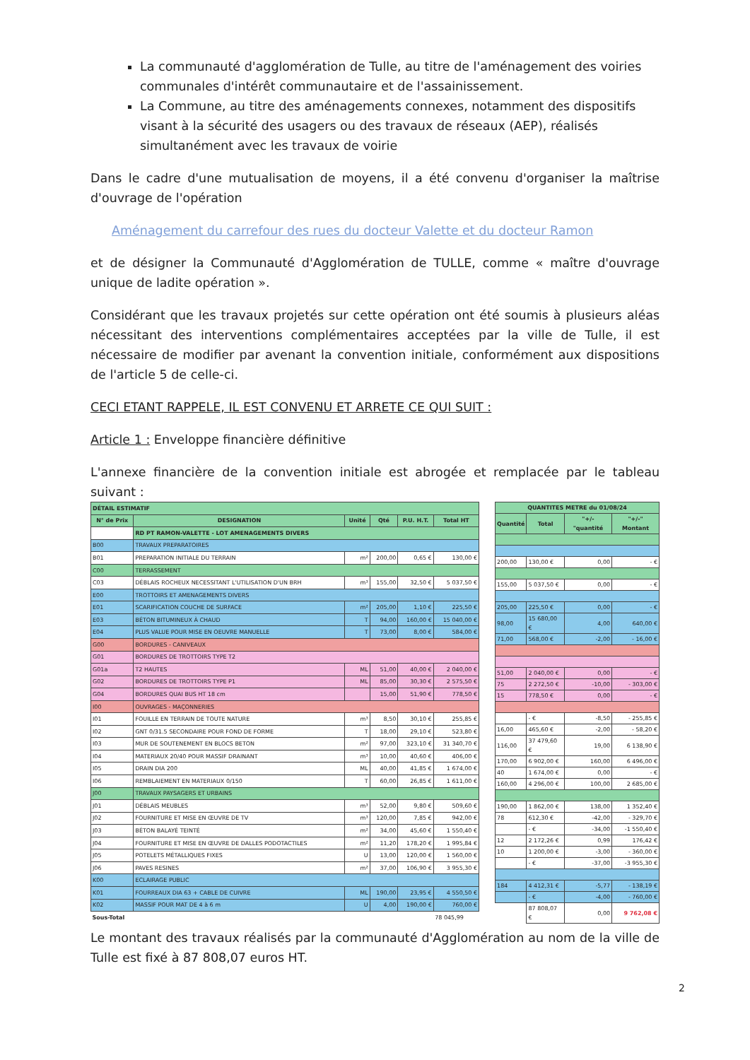La communauté d'agglomération de Tulle, au titre de l'aménagement des voiries communales d'intérêt communautaire et de l'assainissement.
La Commune, au titre des aménagements connexes, notamment des dispositifs visant à la sécurité des usagers ou des travaux de réseaux (AEP), réalisés simultanément avec les travaux de voirie
Dans le cadre d'une mutualisation de moyens, il a été convenu d'organiser la maîtrise d'ouvrage de l'opération
Aménagement du carrefour des rues du docteur Valette et du docteur Ramon
et de désigner la Communauté d'Agglomération de TULLE, comme « maître d'ouvrage unique de ladite opération ».
Considérant que les travaux projetés sur cette opération ont été soumis à plusieurs aléas nécessitant des interventions complémentaires acceptées par la ville de Tulle, il est nécessaire de modifier par avenant la convention initiale, conformément aux dispositions de l'article 5 de celle-ci.
CECI ETANT RAPPELE, IL EST CONVENU ET ARRETE CE QUI SUIT :
Article 1 : Enveloppe financière définitive
L'annexe financière de la convention initiale est abrogée et remplacée par le tableau suivant :
| DÉTAIL ESTIMATIF | | | | | |
| --- | --- | --- | --- | --- | --- |
| N° de Prix | DESIGNATION | Unité | Qté | P.U. H.T. | Total HT |
| | RD PT RAMON-VALETTE - LOT AMENAGEMENTS DIVERS | | | | |
| B00 | TRAVAUX PREPARATOIRES | | | | |
| B01 | PREPARATION INITIALE DU TERRAIN | m² | 200,00 | 0,65 € | 130,00 € |
| C00 | TERRASSEMENT | | | | |
| C03 | DÉBLAIS ROCHEUX NECESSITANT L'UTILISATION D'UN BRH | m³ | 155,00 | 32,50 € | 5 037,50 € |
| E00 | TROTTOIRS ET AMENAGEMENTS DIVERS | | | | |
| E01 | SCARIFICATION COUCHE DE SURFACE | m² | 205,00 | 1,10 € | 225,50 € |
| E03 | BÉTON BITUMINEUX À CHAUD | T | 94,00 | 160,00 € | 15 040,00 € |
| E04 | PLUS VALUE POUR MISE EN OEUVRE MANUELLE | T | 73,00 | 8,00 € | 584,00 € |
| G00 | BORDURES - CANIVEAUX | | | | |
| G01 | BORDURES DE TROTTOIRS TYPE T2 | | | | |
| G01a | T2 HAUTES | ML | 51,00 | 40,00 € | 2 040,00 € |
| G02 | BORDURES DE TROTTOIRS TYPE P1 | ML | 85,00 | 30,30 € | 2 575,50 € |
| G04 | BORDURES QUAI BUS HT 18 cm | | 15,00 | 51,90 € | 778,50 € |
| I00 | OUVRAGES - MAÇONNERIES | | | | |
| I01 | FOUILLE EN TERRAIN DE TOUTE NATURE | m³ | 8,50 | 30,10 € | 255,85 € |
| I02 | GNT 0/31.5 SECONDAIRE POUR FOND DE FORME | T | 18,00 | 29,10 € | 523,80 € |
| I03 | MUR DE SOUTENEMENT EN BLOCS BETON | m² | 97,00 | 323,10 € | 31 340,70 € |
| I04 | MATERIAUX 20/40 POUR MASSIF DRAINANT | m³ | 10,00 | 40,60 € | 406,00 € |
| I05 | DRAIN DIA 200 | ML | 40,00 | 41,85 € | 1 674,00 € |
| I06 | REMBLAIEMENT EN MATERIAUX 0/150 | T | 60,00 | 26,85 € | 1 611,00 € |
| J00 | TRAVAUX PAYSAGERS ET URBAINS | | | | |
| J01 | DÉBLAIS MEUBLES | m³ | 52,00 | 9,80 € | 509,60 € |
| J02 | FOURNITURE ET MISE EN ŒUVRE DE TV | m³ | 120,00 | 7,85 € | 942,00 € |
| J03 | BÉTON BALAYÉ TEINTÉ | m² | 34,00 | 45,60 € | 1 550,40 € |
| J04 | FOURNITURE ET MISE EN ŒUVRE DE DALLES PODOTACTILES | m² | 11,20 | 178,20 € | 1 995,84 € |
| J05 | POTELETS MÉTALLIQUES FIXES | U | 13,00 | 120,00 € | 1 560,00 € |
| J06 | PAVES RESINES | m² | 37,00 | 106,90 € | 3 955,30 € |
| K00 | ECLAIRAGE PUBLIC | | | | |
| K01 | FOURREAUX DIA 63 + CABLE DE CUIVRE | ML | 190,00 | 23,95 € | 4 550,50 € |
| K02 | MASSIF POUR MAT DE 4 à 6 m | U | 4,00 | 190,00 € | 760,00 € |
| Sous-Total | | | | | 78 045,99 |
| QUANTITES METRE du 01/08/24 | | | |
| --- | --- | --- | --- |
| Quantité | Total | "+/- "quantité | "+/-" Montant |
| 200,00 | 130,00 € | 0,00 | - € |
| 155,00 | 5 037,50 € | 0,00 | - € |
| 205,00 | 225,50 € | 0,00 | - € |
| 98,00 | 15 680,00 € | 4,00 | 640,00 € |
| 71,00 | 568,00 € | -2,00 | - 16,00 € |
| 51,00 | 2 040,00 € | 0,00 | - € |
| 75 | 2 272,50 € | -10,00 | - 303,00 € |
| 15 | 778,50 € | 0,00 | - € |
| | - € | -8,50 | - 255,85 € |
| 16,00 | 465,60 € | -2,00 | - 58,20 € |
| 116,00 | 37 479,60 € | 19,00 | 6 138,90 € |
| 170,00 | 6 902,00 € | 160,00 | 6 496,00 € |
| 40 | 1 674,00 € | 0,00 | - € |
| 160,00 | 4 296,00 € | 100,00 | 2 685,00 € |
| 190,00 | 1 862,00 € | 138,00 | 1 352,40 € |
| 78 | 612,30 € | -42,00 | - 329,70 € |
| | - € | -34,00 | -1 550,40 € |
| 12 | 2 172,26 € | 0,99 | 176,42 € |
| 10 | 1 200,00 € | -3,00 | - 360,00 € |
| | - € | -37,00 | -3 955,30 € |
| 184 | 4 412,31 € | -5,77 | - 138,19 € |
| | - € | -4,00 | - 760,00 € |
| | 87 808,07 € | 0,00 | 9 762,08 € |
Le montant des travaux réalisés par la communauté d'Agglomération au nom de la ville de Tulle est fixé à 87 808,07 euros HT.
2